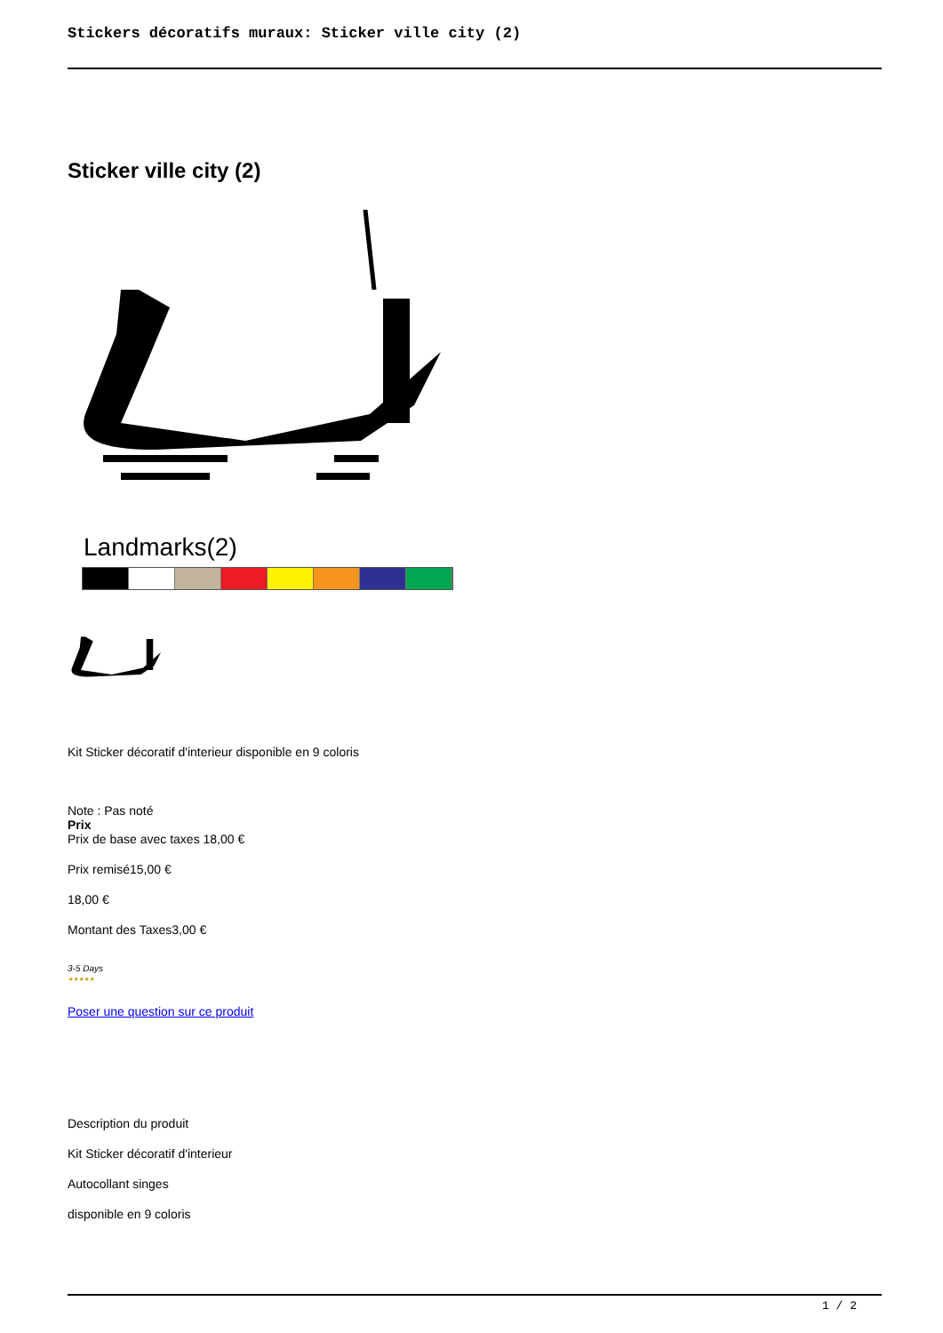Stickers décoratifs muraux: Sticker ville city (2)
Sticker ville city (2)
Landmarks(2)
Kit Sticker décoratif d'interieur disponible en 9 coloris
Note : Pas noté
Prix
Prix de base avec taxes 18,00 €
Prix remisé15,00 €
18,00 €
Montant des Taxes3,00 €
3-5 Days
★★★★★
Poser une question sur ce produit
Description du produit
Kit Sticker décoratif d'interieur
Autocollant singes
disponible en 9 coloris
1 / 2